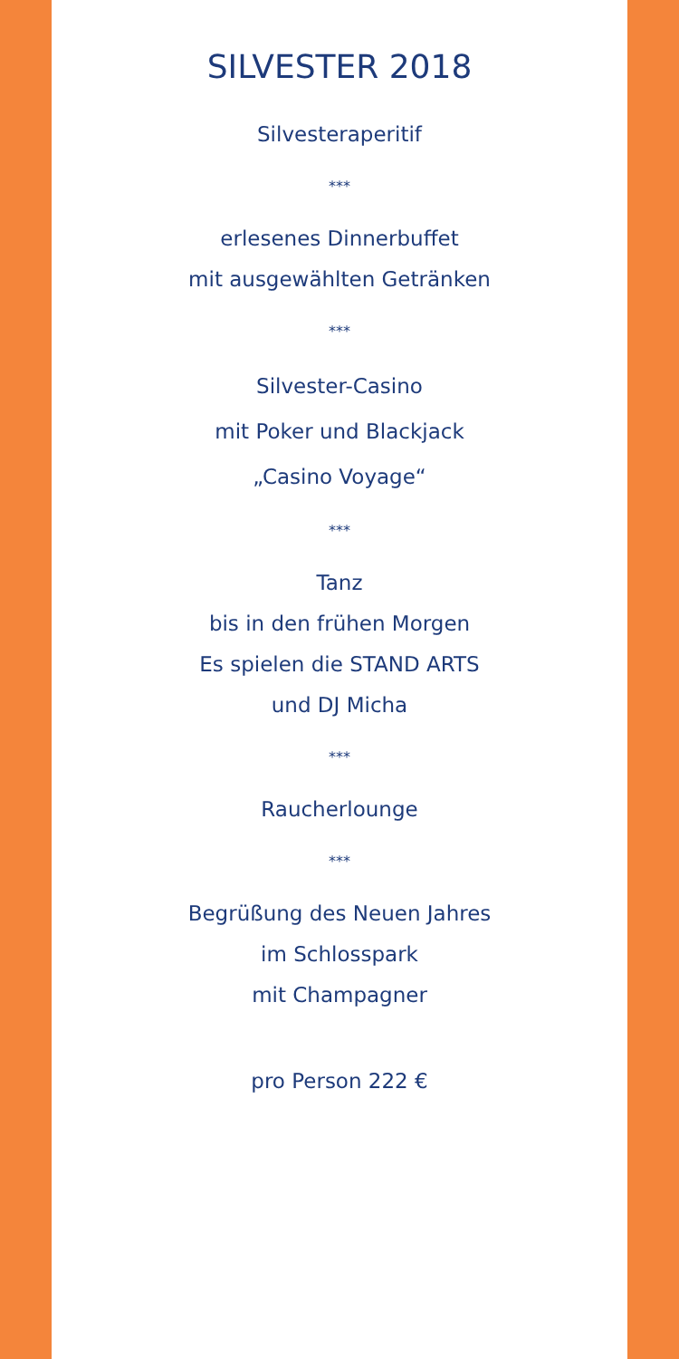SILVESTER 2018
Silvesteraperitif
***
erlesenes Dinnerbuffet
mit ausgewählten Getränken
***
Silvester-Casino
mit Poker und Blackjack
„Casino Voyage“
***
Tanz
bis in den frühen Morgen
Es spielen die STAND ARTS
und DJ Micha
***
Raucherlounge
***
Begrüßung des Neuen Jahres
im Schlosspark
mit Champagner
pro Person 222 €